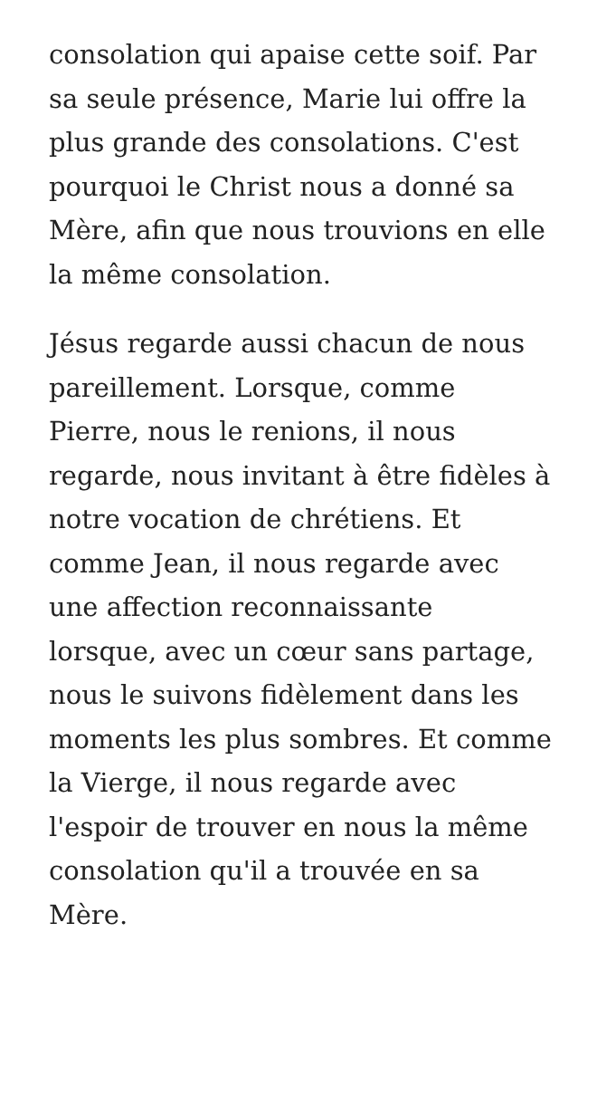consolation qui apaise cette soif. Par
sa seule présence, Marie lui offre la
plus grande des consolations. C'est
pourquoi le Christ nous a donné sa
Mère, afin que nous trouvions en elle
la même consolation.
Jésus regarde aussi chacun de nous
pareillement. Lorsque, comme
Pierre, nous le renions, il nous
regarde, nous invitant à être fidèles à
notre vocation de chrétiens. Et
comme Jean, il nous regarde avec
une affection reconnaissante
lorsque, avec un cœur sans partage,
nous le suivons fidèlement dans les
moments les plus sombres. Et comme
la Vierge, il nous regarde avec
l'espoir de trouver en nous la même
consolation qu'il a trouvée en sa
Mère.